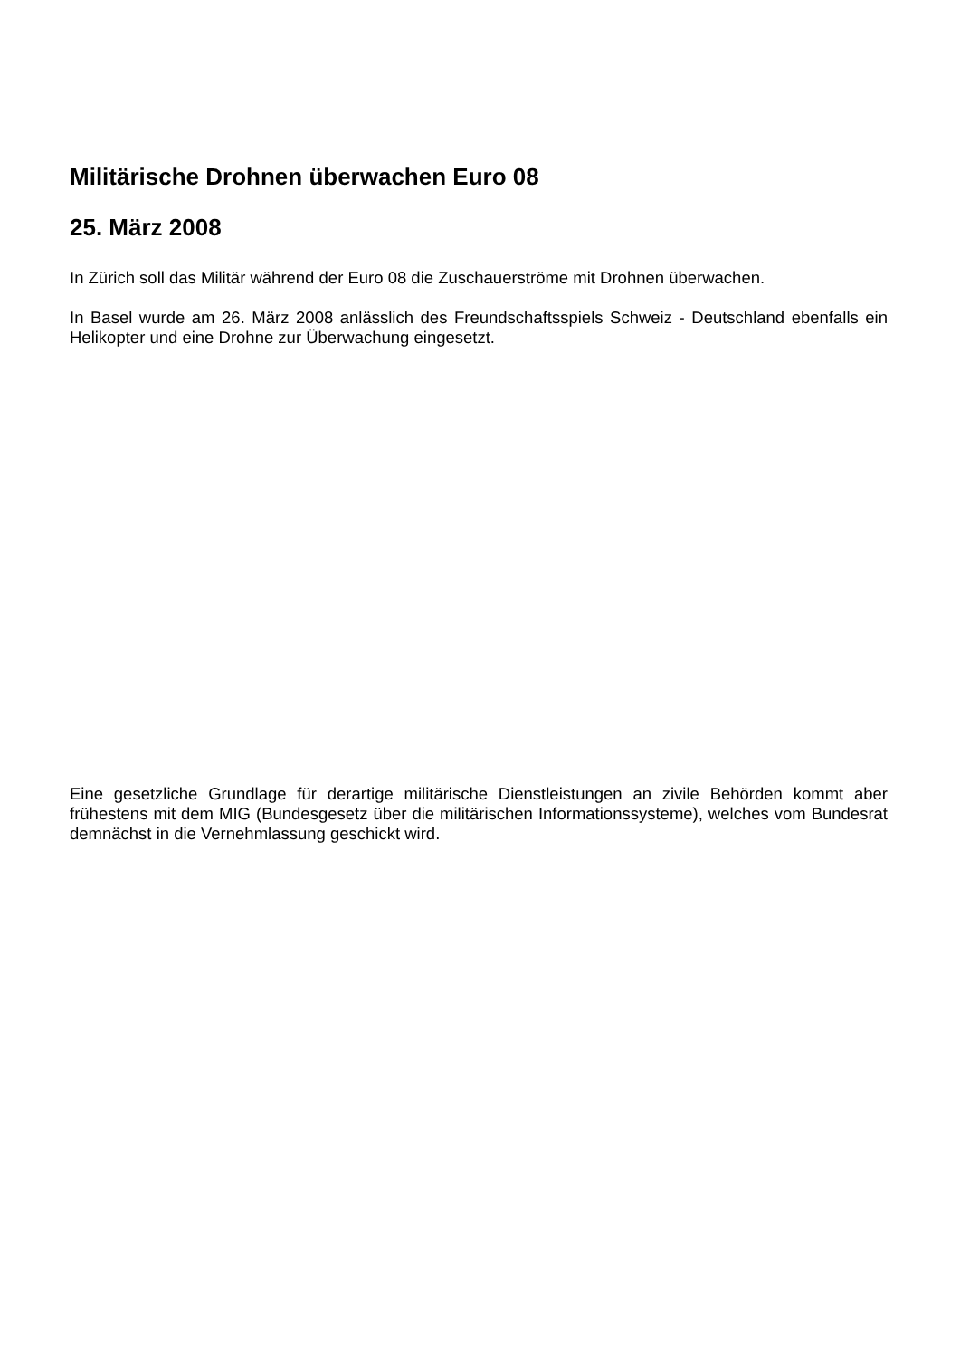Militärische Drohnen überwachen Euro 08
25. März 2008
In Zürich soll das Militär während der Euro 08 die Zuschauerströme mit Drohnen überwachen.
In Basel wurde am 26. März 2008 anlässlich des Freundschaftsspiels Schweiz - Deutschland ebenfalls ein Helikopter und eine Drohne zur Überwachung eingesetzt.
Eine gesetzliche Grundlage für derartige militärische Dienstleistungen an zivile Behörden kommt aber frühestens mit dem MIG (Bundesgesetz über die militärischen Informationssysteme), welches vom Bundesrat demnächst in die Vernehmlassung geschickt wird.